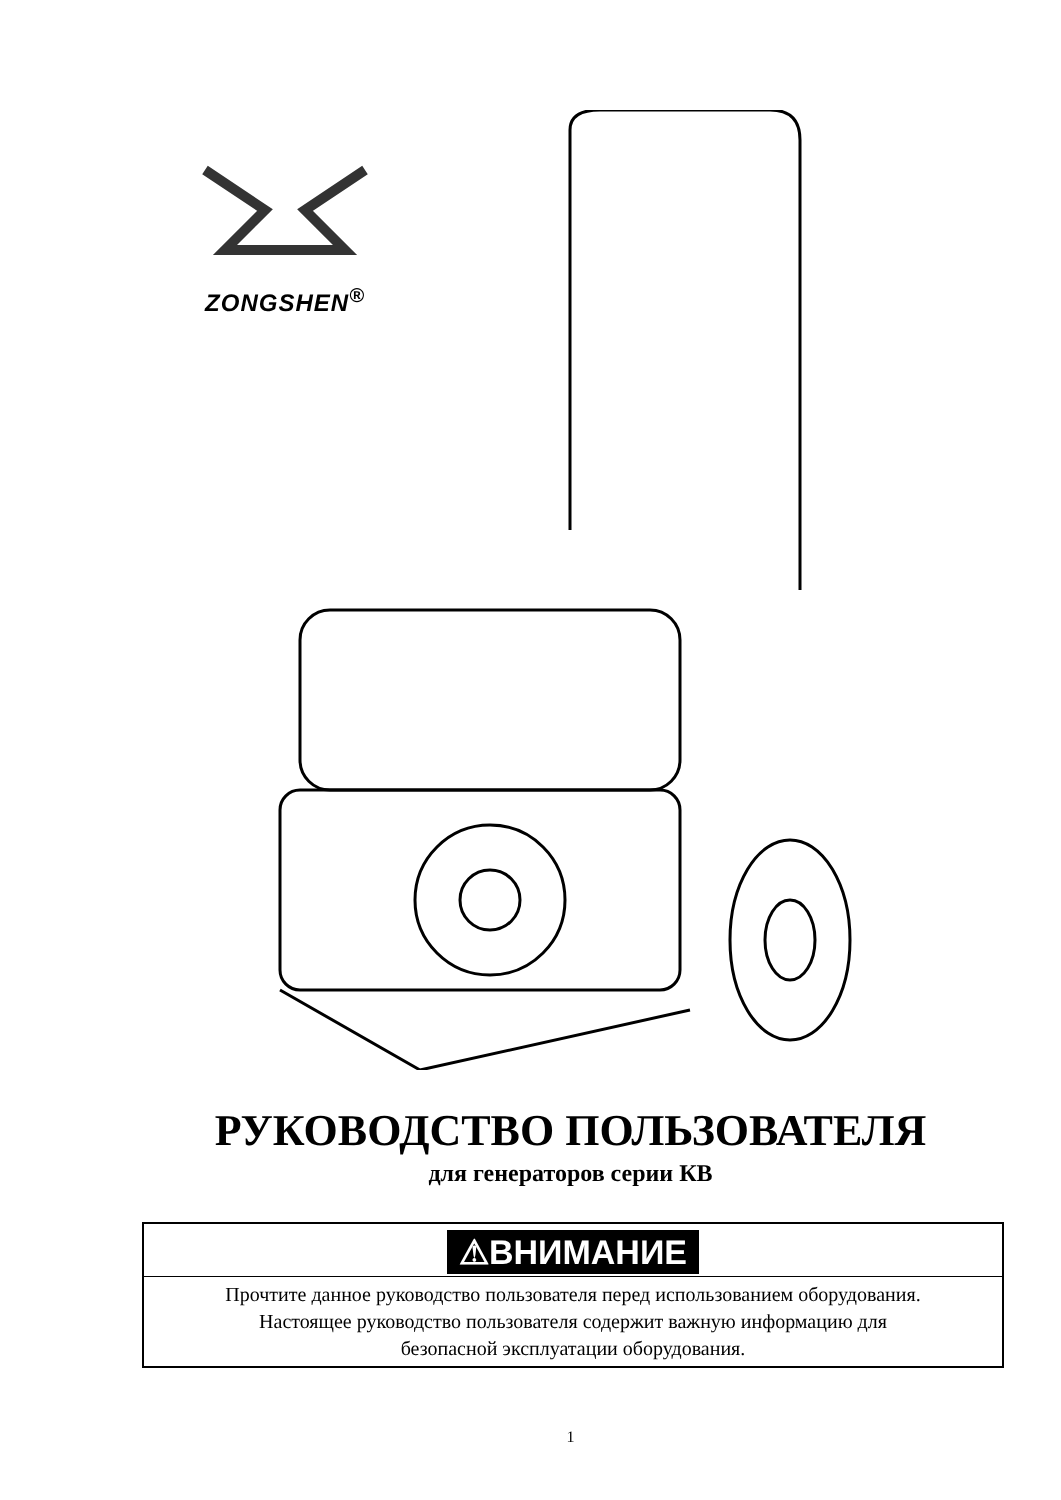ZONGSHEN<sup>®</sup>
РУКОВОДСТВО ПОЛЬЗОВАТЕЛЯ
для генераторов серии КВ
⚠ВНИМАНИЕ
Прочтите данное руководство пользователя перед использованием оборудования.
Настоящее руководство пользователя содержит важную информацию для
безопасной эксплуатации оборудования.
1